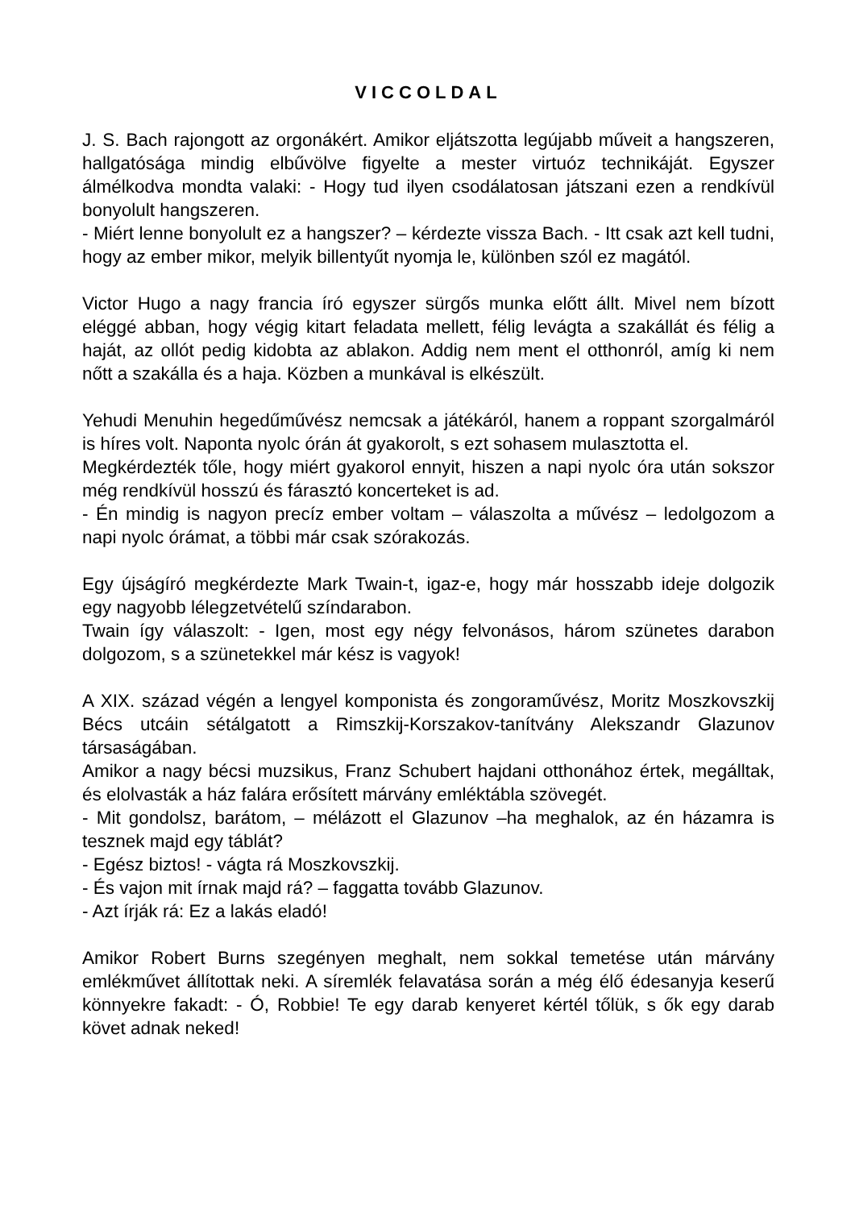VICCOLDAL
J. S. Bach rajongott az orgonákért. Amikor eljátszotta legújabb műveit a hangszeren, hallgatósága mindig elbűvölve figyelte a mester virtuóz technikáját. Egyszer álmélkodva mondta valaki: - Hogy tud ilyen csodálatosan játszani ezen a rendkívül bonyolult hangszeren.
- Miért lenne bonyolult ez a hangszer? – kérdezte vissza Bach. - Itt csak azt kell tudni, hogy az ember mikor, melyik billentyűt nyomja le, különben szól ez magától.
Victor Hugo a nagy francia író egyszer sürgős munka előtt állt. Mivel nem bízott eléggé abban, hogy végig kitart feladata mellett, félig levágta a szakállát és félig a haját, az ollót pedig kidobta az ablakon. Addig nem ment el otthonról, amíg ki nem nőtt a szakálla és a haja. Közben a munkával is elkészült.
Yehudi Menuhin hegedűművész nemcsak a játékáról, hanem a roppant szorgalmáról is híres volt. Naponta nyolc órán át gyakorolt, s ezt sohasem mulasztotta el.
Megkérdezték tőle, hogy miért gyakorol ennyit, hiszen a napi nyolc óra után sokszor még rendkívül hosszú és fárasztó koncerteket is ad.
- Én mindig is nagyon precíz ember voltam – válaszolta a művész – ledolgozom a napi nyolc órámat, a többi már csak szórakozás.
Egy újságíró megkérdezte Mark Twain-t, igaz-e, hogy már hosszabb ideje dolgozik egy nagyobb lélegzetvételű színdarabon.
Twain így válaszolt: - Igen, most egy négy felvonásos, három szünetes darabon dolgozom, s a szünetekkel már kész is vagyok!
A XIX. század végén a lengyel komponista és zongoraművész, Moritz Moszkovszkij Bécs utcáin sétálgatott a Rimszkij-Korszakov-tanítvány Alekszandr Glazunov társaságában.
Amikor a nagy bécsi muzsikus, Franz Schubert hajdani otthonához értek, megálltak, és elolvasták a ház falára erősített márvány emléktábla szövegét.
- Mit gondolsz, barátom, – mélázott el Glazunov –ha meghalok, az én házamra is tesznek majd egy táblát?
- Egész biztos! - vágta rá Moszkovszkij.
- És vajon mit írnak majd rá? – faggatta tovább Glazunov.
- Azt írják rá: Ez a lakás eladó!
Amikor Robert Burns szegényen meghalt, nem sokkal temetése után márvány emlékművet állítottak neki. A síremlék felavatása során a még élő édesanyja keserű könnyekre fakadt: - Ó, Robbie! Te egy darab kenyeret kértél tőlük, s ők egy darab követ adnak neked!